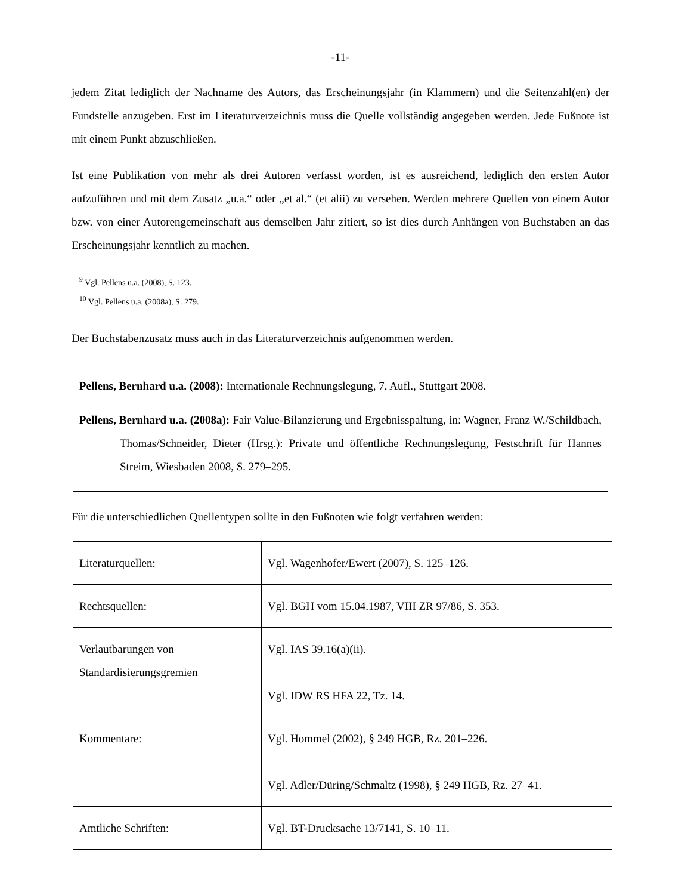-11-
jedem Zitat lediglich der Nachname des Autors, das Erscheinungsjahr (in Klammern) und die Seitenzahl(en) der Fundstelle anzugeben. Erst im Literaturverzeichnis muss die Quelle vollständig angegeben werden. Jede Fußnote ist mit einem Punkt abzuschließen.
Ist eine Publikation von mehr als drei Autoren verfasst worden, ist es ausreichend, lediglich den ersten Autor aufzuführen und mit dem Zusatz „u.a.“ oder „et al.“ (et alii) zu versehen. Werden mehrere Quellen von einem Autor bzw. von einer Autorengemeinschaft aus demselben Jahr zitiert, so ist dies durch Anhängen von Buchstaben an das Erscheinungsjahr kenntlich zu machen.
<sup>9</sup> Vgl. Pellens u.a. (2008), S. 123.
<sup>10</sup> Vgl. Pellens u.a. (2008a), S. 279.
Der Buchstabenzusatz muss auch in das Literaturverzeichnis aufgenommen werden.
Pellens, Bernhard u.a. (2008): Internationale Rechnungslegung, 7. Aufl., Stuttgart 2008.
Pellens, Bernhard u.a. (2008a): Fair Value-Bilanzierung und Ergebnisspaltung, in: Wagner, Franz W./Schildbach, Thomas/Schneider, Dieter (Hrsg.): Private und öffentliche Rechnungslegung, Festschrift für Hannes Streim, Wiesbaden 2008, S. 279–295.
Für die unterschiedlichen Quellentypen sollte in den Fußnoten wie folgt verfahren werden:
| Literaturquellen: | Vgl. Wagenhofer/Ewert (2007), S. 125–126. |
| Rechtsquellen: | Vgl. BGH vom 15.04.1987, VIII ZR 97/86, S. 353. |
| Verlautbarungen von Standardisierungsgremien | Vgl. IAS 39.16(a)(ii). Vgl. IDW RS HFA 22, Tz. 14. |
| Kommentare: | Vgl. Hommel (2002), § 249 HGB, Rz. 201–226. Vgl. Adler/Düring/Schmaltz (1998), § 249 HGB, Rz. 27–41. |
| Amtliche Schriften: | Vgl. BT-Drucksache 13/7141, S. 10–11. |